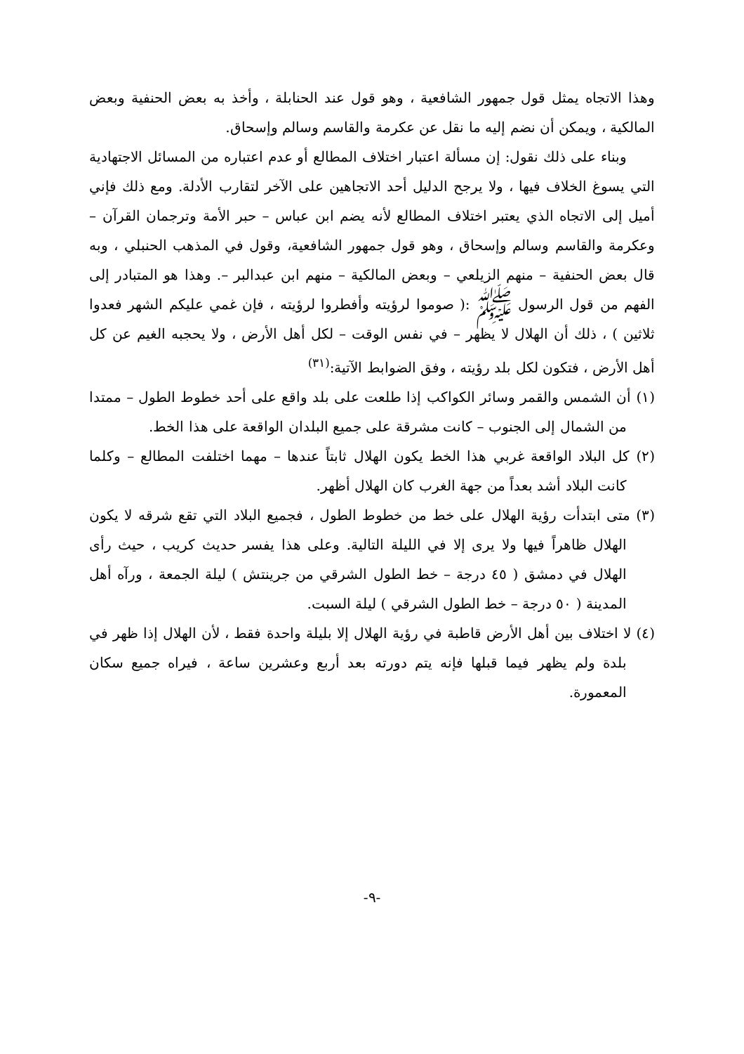وهذا الاتجاه يمثل قول جمهور الشافعية ، وهو قول عند الحنابلة ، وأخذ به بعض الحنفية وبعض المالكية ، ويمكن أن نضم إليه ما نقل عن عكرمة والقاسم وسالم وإسحاق.
وبناء على ذلك نقول: إن مسألة اعتبار اختلاف المطالع أو عدم اعتباره من المسائل الاجتهادية التي يسوغ الخلاف فيها ، ولا يرجح الدليل أحد الاتجاهين على الآخر لتقارب الأدلة. ومع ذلك فإني أميل إلى الاتجاه الذي يعتبر اختلاف المطالع لأنه يضم ابن عباس – حبر الأمة وترجمان القرآن – وعكرمة والقاسم وسالم وإسحاق ، وهو قول جمهور الشافعية، وقول في المذهب الحنبلي ، وبه قال بعض الحنفية – منهم الزيلعي – وبعض المالكية – منهم ابن عبدالبر –. وهذا هو المتبادر إلى الفهم من قول الرسول ﷺ :( صوموا لرؤيته وأفطروا لرؤيته ، فإن غمي عليكم الشهر فعدوا ثلاثين ) ، ذلك أن الهلال لا يظهر – في نفس الوقت – لكل أهل الأرض ، ولا يحجبه الغيم عن كل أهل الأرض ، فتكون لكل بلد رؤيته ، وفق الضوابط الآتية:<sup>(٣١)</sup>
(١) أن الشمس والقمر وسائر الكواكب إذا طلعت على بلد واقع على أحد خطوط الطول – ممتدا من الشمال إلى الجنوب – كانت مشرقة على جميع البلدان الواقعة على هذا الخط.
(٢) كل البلاد الواقعة غربي هذا الخط يكون الهلال ثابتاً عندها – مهما اختلفت المطالع – وكلما كانت البلاد أشد بعداً من جهة الغرب كان الهلال أظهر.
(٣) متى ابتدأت رؤية الهلال على خط من خطوط الطول ، فجميع البلاد التي تقع شرقه لا يكون الهلال ظاهراً فيها ولا يرى إلا في الليلة التالية. وعلى هذا يفسر حديث كريب ، حيث رأى الهلال في دمشق ( ٤٥ درجة – خط الطول الشرقي من جرينتش ) ليلة الجمعة ، ورآه أهل المدينة ( ٥٠ درجة – خط الطول الشرقي ) ليلة السبت.
(٤) لا اختلاف بين أهل الأرض قاطبة في رؤية الهلال إلا بليلة واحدة فقط ، لأن الهلال إذا ظهر في بلدة ولم يظهر فيما قبلها فإنه يتم دورته بعد أربع وعشرين ساعة ، فيراه جميع سكان المعمورة.
-٩-